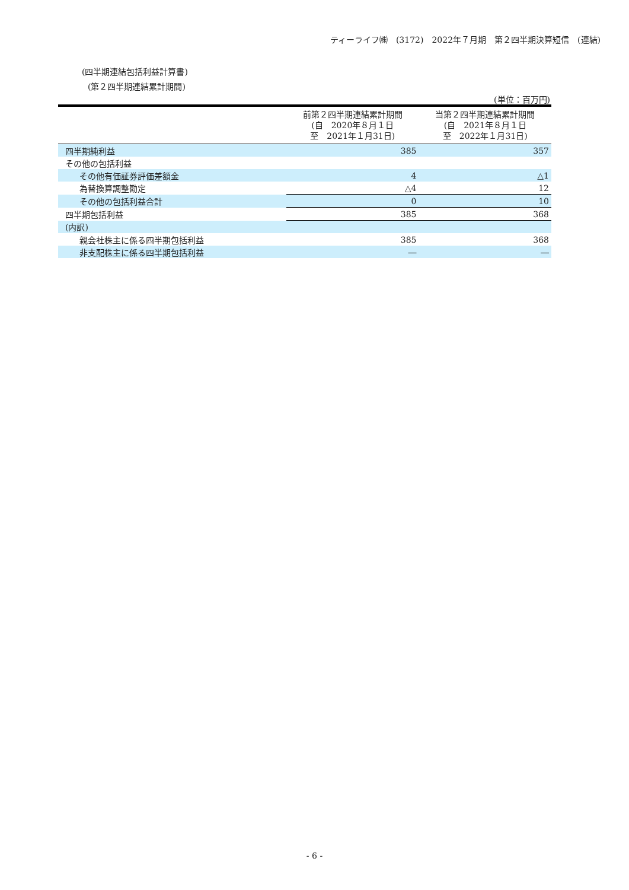ティーライフ㈱　(3172)　2022年７月期　第２四半期決算短信　(連結)
(四半期連結包括利益計算書)
(第２四半期連結累計期間)
(単位：百万円)
| | 前第２四半期連結累計期間 (自 2020年８月１日 至 2021年１月31日) | 当第２四半期連結累計期間 (自 2021年８月１日 至 2022年１月31日) |
| --- | --- | --- |
| 四半期純利益 | 385 | 357 |
| その他の包括利益 | | |
| その他有価証券評価差額金 | 4 | △1 |
| 為替換算調整勘定 | △4 | 12 |
| その他の包括利益合計 | 0 | 10 |
| 四半期包括利益 | 385 | 368 |
| (内訳) | | |
| 親会社株主に係る四半期包括利益 | 385 | 368 |
| 非支配株主に係る四半期包括利益 | ― | ― |
- 6 -